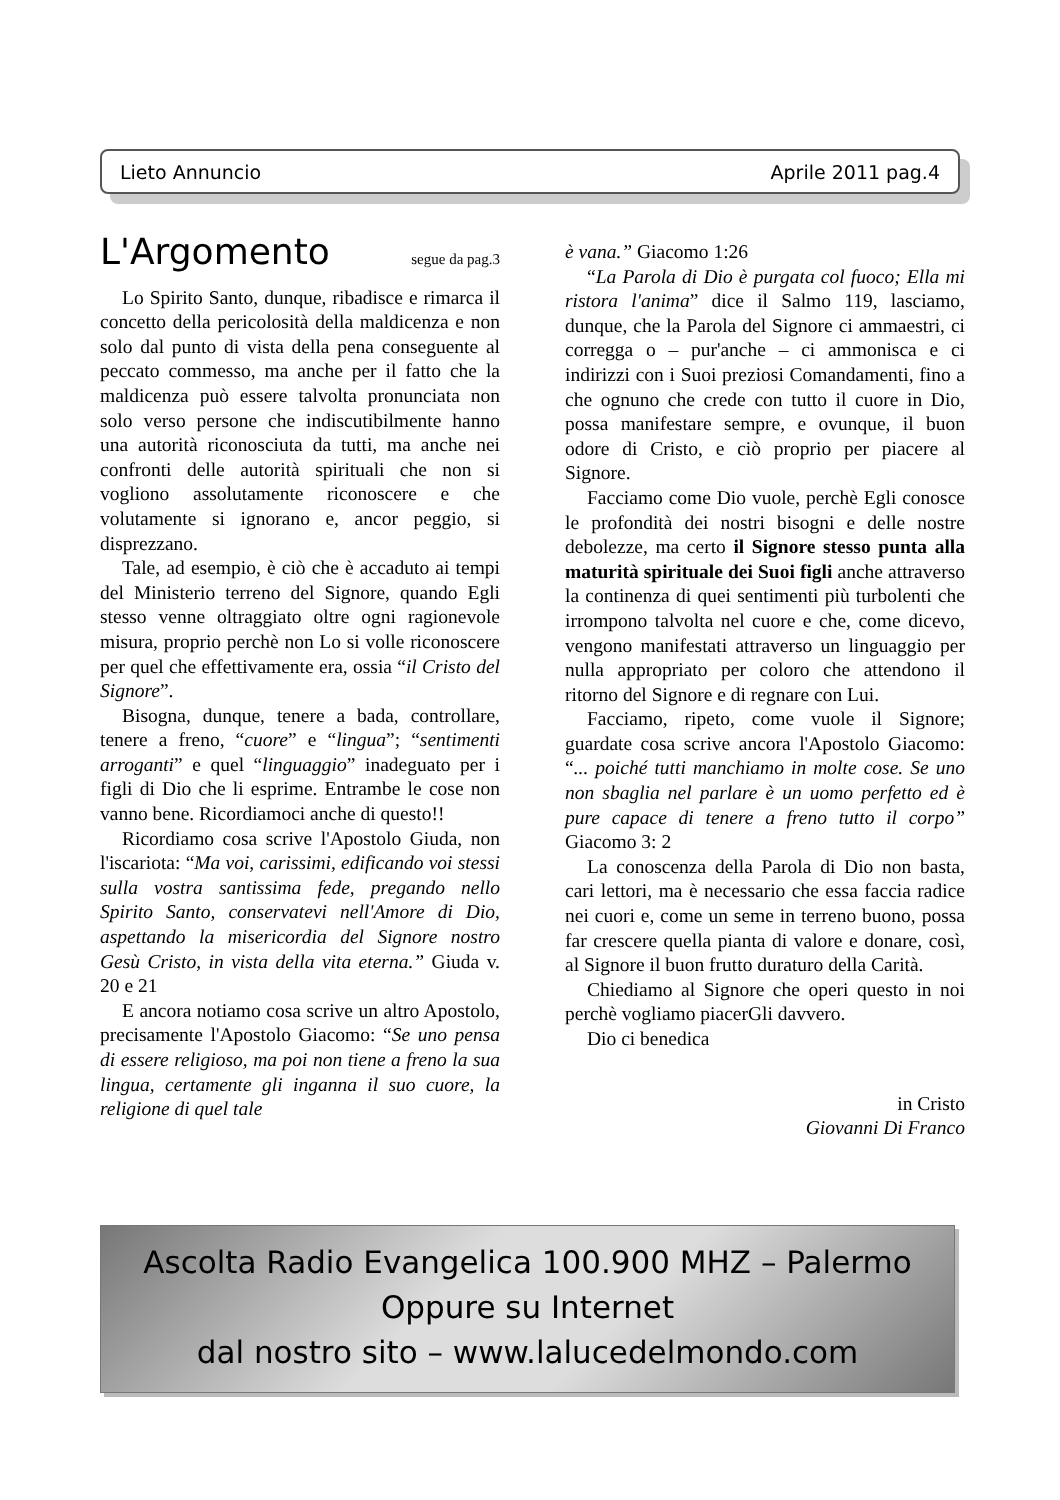Lieto Annuncio Aprile 2011 pag.4
L'Argomento segue da pag.3
Lo Spirito Santo, dunque, ribadisce e rimarca il concetto della pericolosità della maldicenza e non solo dal punto di vista della pena conseguente al peccato commesso, ma anche per il fatto che la maldicenza può essere talvolta pronunciata non solo verso persone che indiscutibilmente hanno una autorità riconosciuta da tutti, ma anche nei confronti delle autorità spirituali che non si vogliono assolutamente riconoscere e che volutamente si ignorano e, ancor peggio, si disprezzano.
Tale, ad esempio, è ciò che è accaduto ai tempi del Ministerio terreno del Signore, quando Egli stesso venne oltraggiato oltre ogni ragionevole misura, proprio perchè non Lo si volle riconoscere per quel che effettivamente era, ossia “il Cristo del Signore”.
Bisogna, dunque, tenere a bada, controllare, tenere a freno, “cuore” e “lingua”; “sentimenti arroganti” e quel “linguaggio” inadeguato per i figli di Dio che li esprime. Entrambe le cose non vanno bene. Ricordiamoci anche di questo!!
Ricordiamo cosa scrive l'Apostolo Giuda, non l'iscariota: “Ma voi, carissimi, edificando voi stessi sulla vostra santissima fede, pregando nello Spirito Santo, conservatevi nell'Amore di Dio, aspettando la misericordia del Signore nostro Gesù Cristo, in vista della vita eterna.” Giuda v. 20 e 21
E ancora notiamo cosa scrive un altro Apostolo, precisamente l'Apostolo Giacomo: “Se uno pensa di essere religioso, ma poi non tiene a freno la sua lingua, certamente gli inganna il suo cuore, la religione di quel tale
è vana.” Giacomo 1:26
“La Parola di Dio è purgata col fuoco; Ella mi ristora l'anima” dice il Salmo 119, lasciamo, dunque, che la Parola del Signore ci ammaestri, ci corregga o – pur'anche – ci ammonisca e ci indirizzi con i Suoi preziosi Comandamenti, fino a che ognuno che crede con tutto il cuore in Dio, possa manifestare sempre, e ovunque, il buon odore di Cristo, e ciò proprio per piacere al Signore.
Facciamo come Dio vuole, perchè Egli conosce le profondità dei nostri bisogni e delle nostre debolezze, ma certo il Signore stesso punta alla maturità spirituale dei Suoi figli anche attraverso la continenza di quei sentimenti più turbolenti che irrompono talvolta nel cuore e che, come dicevo, vengono manifestati attraverso un linguaggio per nulla appropriato per coloro che attendono il ritorno del Signore e di regnare con Lui.
Facciamo, ripeto, come vuole il Signore; guardate cosa scrive ancora l'Apostolo Giacomo: “... poiché tutti manchiamo in molte cose. Se uno non sbaglia nel parlare è un uomo perfetto ed è pure capace di tenere a freno tutto il corpo” Giacomo 3: 2
La conoscenza della Parola di Dio non basta, cari lettori, ma è necessario che essa faccia radice nei cuori e, come un seme in terreno buono, possa far crescere quella pianta di valore e donare, così, al Signore il buon frutto duraturo della Carità.
Chiediamo al Signore che operi questo in noi perchè vogliamo piacerGli davvero.
Dio ci benedica
in Cristo
Giovanni Di Franco
Ascolta Radio Evangelica 100.900 MHZ – Palermo
Oppure su Internet
dal nostro sito – www.lalucedelmondo.com